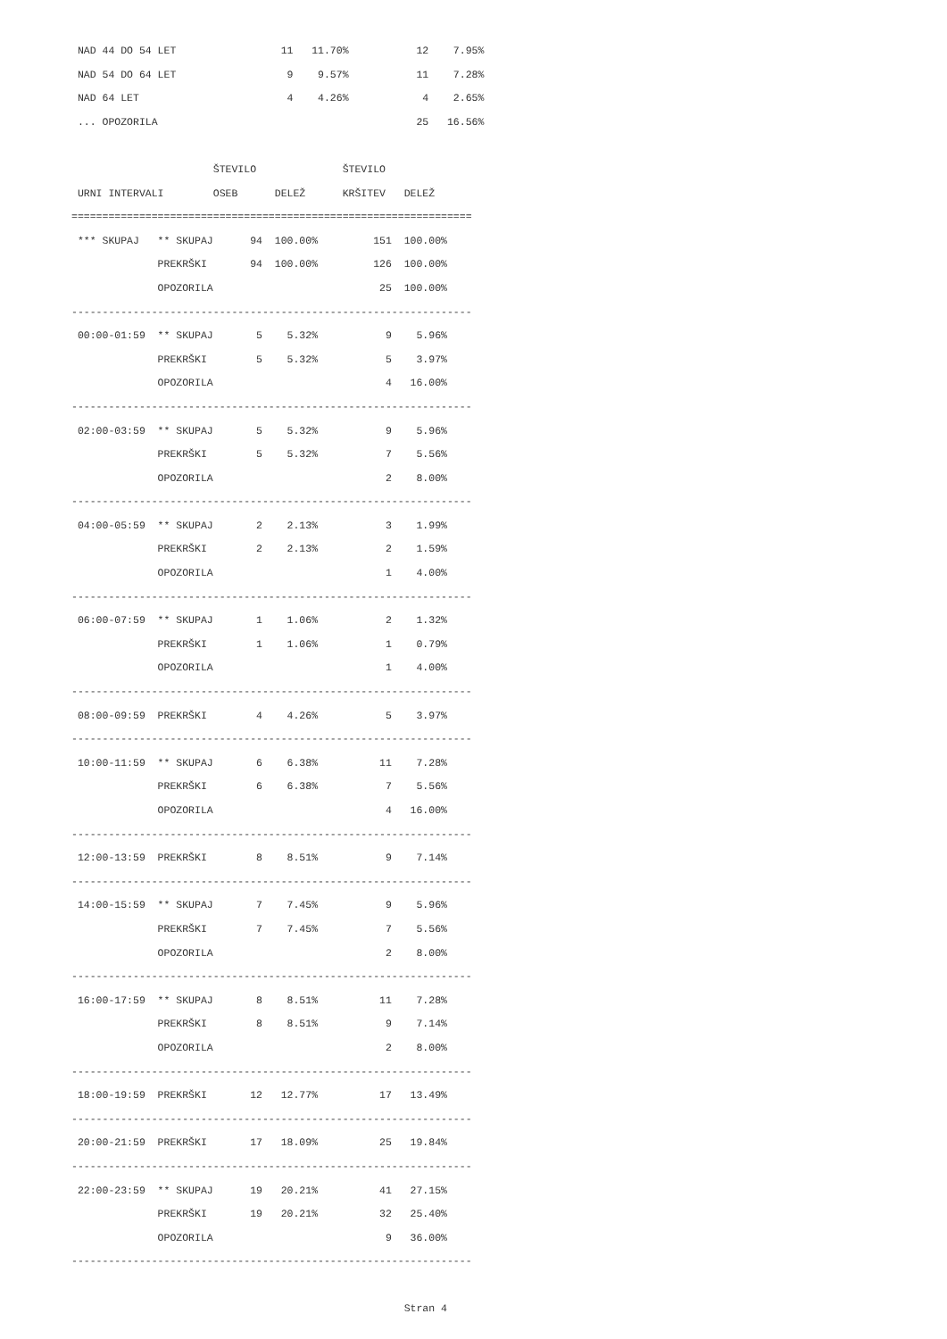NAD 44 DO 54 LET                 11   11.70%           12    7.95%
 NAD 54 DO 64 LET                  9    9.57%           11    7.28%
 NAD 64 LET                        4    4.26%            4    2.65%
 ... OPOZORILA                                          25   16.56%

                       ŠTEVILO              ŠTEVILO
 URNI INTERVALI        OSEB      DELEŽ      KRŠITEV   DELEŽ
=================================================================
 *** SKUPAJ   ** SKUPAJ      94  100.00%         151  100.00%
              PREKRŠKI       94  100.00%         126  100.00%
              OPOZORILA                           25  100.00%
-----------------------------------------------------------------
 00:00-01:59  ** SKUPAJ       5    5.32%           9    5.96%
              PREKRŠKI        5    5.32%           5    3.97%
              OPOZORILA                            4   16.00%
-----------------------------------------------------------------
 02:00-03:59  ** SKUPAJ       5    5.32%           9    5.96%
              PREKRŠKI        5    5.32%           7    5.56%
              OPOZORILA                            2    8.00%
-----------------------------------------------------------------
 04:00-05:59  ** SKUPAJ       2    2.13%           3    1.99%
              PREKRŠKI        2    2.13%           2    1.59%
              OPOZORILA                            1    4.00%
-----------------------------------------------------------------
 06:00-07:59  ** SKUPAJ       1    1.06%           2    1.32%
              PREKRŠKI        1    1.06%           1    0.79%
              OPOZORILA                            1    4.00%
-----------------------------------------------------------------
 08:00-09:59  PREKRŠKI        4    4.26%           5    3.97%
-----------------------------------------------------------------
 10:00-11:59  ** SKUPAJ       6    6.38%          11    7.28%
              PREKRŠKI        6    6.38%           7    5.56%
              OPOZORILA                            4   16.00%
-----------------------------------------------------------------
 12:00-13:59  PREKRŠKI        8    8.51%           9    7.14%
-----------------------------------------------------------------
 14:00-15:59  ** SKUPAJ       7    7.45%           9    5.96%
              PREKRŠKI        7    7.45%           7    5.56%
              OPOZORILA                            2    8.00%
-----------------------------------------------------------------
 16:00-17:59  ** SKUPAJ       8    8.51%          11    7.28%
              PREKRŠKI        8    8.51%           9    7.14%
              OPOZORILA                            2    8.00%
-----------------------------------------------------------------
 18:00-19:59  PREKRŠKI       12   12.77%          17   13.49%
-----------------------------------------------------------------
 20:00-21:59  PREKRŠKI       17   18.09%          25   19.84%
-----------------------------------------------------------------
 22:00-23:59  ** SKUPAJ      19   20.21%          41   27.15%
              PREKRŠKI       19   20.21%          32   25.40%
              OPOZORILA                            9   36.00%
-----------------------------------------------------------------

                                                      Stran 4